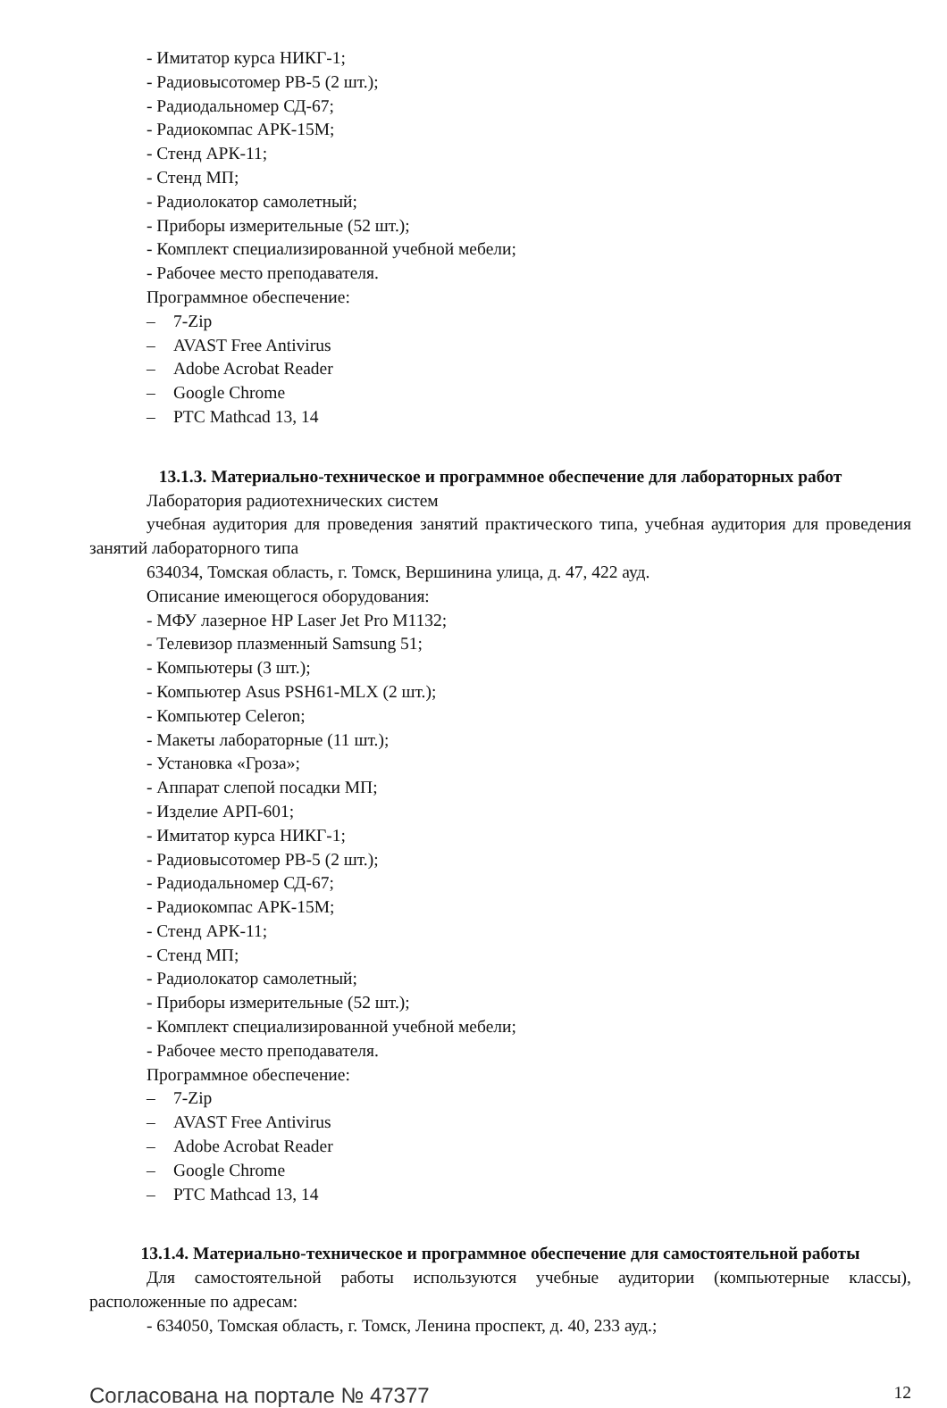- Имитатор курса НИКГ-1;
- Радиовысотомер РВ-5 (2 шт.);
- Радиодальномер СД-67;
- Радиокомпас АРК-15М;
- Стенд АРК-11;
- Стенд МП;
- Радиолокатор самолетный;
- Приборы измерительные (52 шт.);
- Комплект специализированной учебной мебели;
- Рабочее место преподавателя.
Программное обеспечение:
– 7-Zip
– AVAST Free Antivirus
– Adobe Acrobat Reader
– Google Chrome
– PTC Mathcad 13, 14
13.1.3. Материально-техническое и программное обеспечение для лабораторных работ
Лаборатория радиотехнических систем
учебная аудитория для проведения занятий практического типа, учебная аудитория для проведения занятий лабораторного типа
634034, Томская область, г. Томск, Вершинина улица, д. 47, 422 ауд.
Описание имеющегося оборудования:
- МФУ лазерное HP Laser Jet Pro M1132;
- Телевизор плазменный Samsung 51;
- Компьютеры (3 шт.);
- Компьютер Asus PSH61-MLX (2 шт.);
- Компьютер Celeron;
- Макеты лабораторные (11 шт.);
- Установка «Гроза»;
- Аппарат слепой посадки МП;
- Изделие АРП-601;
- Имитатор курса НИКГ-1;
- Радиовысотомер РВ-5 (2 шт.);
- Радиодальномер СД-67;
- Радиокомпас АРК-15М;
- Стенд АРК-11;
- Стенд МП;
- Радиолокатор самолетный;
- Приборы измерительные (52 шт.);
- Комплект специализированной учебной мебели;
- Рабочее место преподавателя.
Программное обеспечение:
– 7-Zip
– AVAST Free Antivirus
– Adobe Acrobat Reader
– Google Chrome
– PTC Mathcad 13, 14
13.1.4. Материально-техническое и программное обеспечение для самостоятельной работы
Для самостоятельной работы используются учебные аудитории (компьютерные классы), расположенные по адресам:
- 634050, Томская область, г. Томск, Ленина проспект, д. 40, 233 ауд.;
Согласована на портале № 47377 12